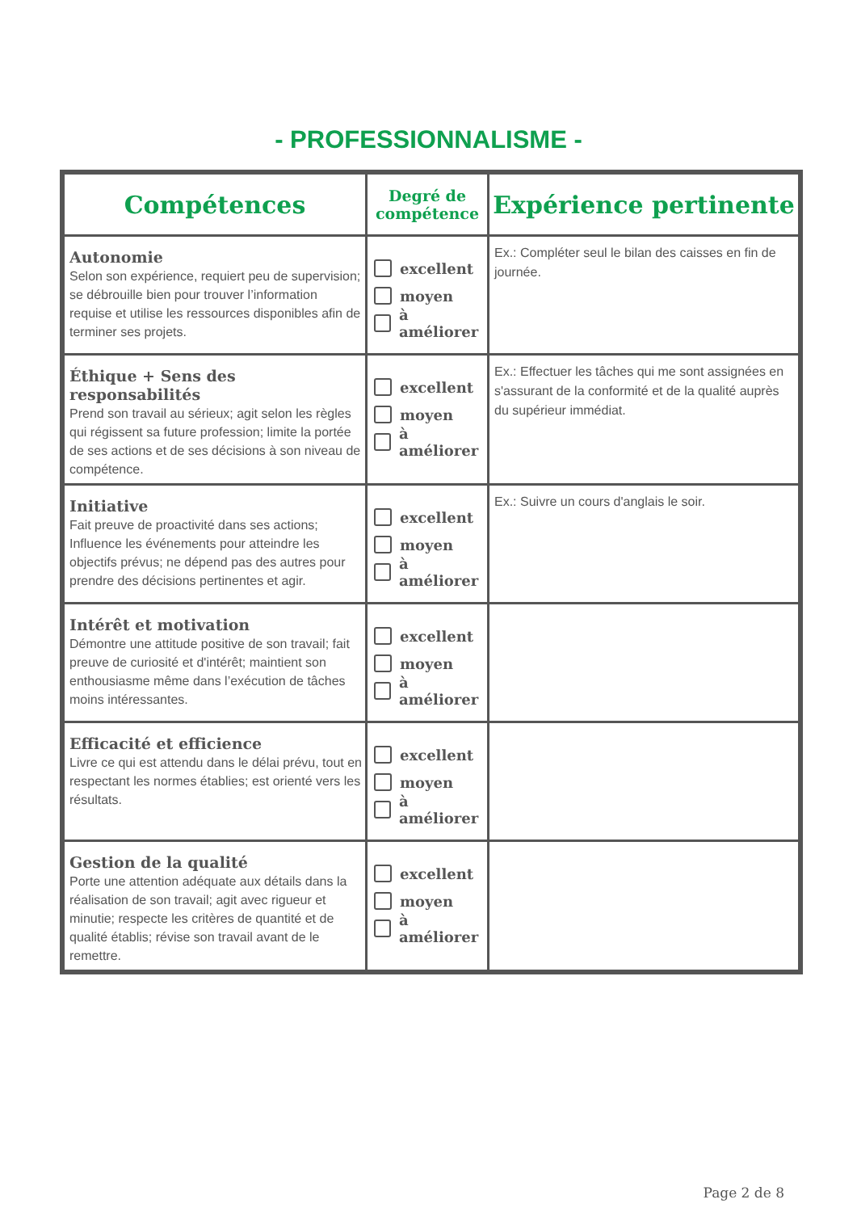- PROFESSIONNALISME -
| Compétences | Degré de compétence | Expérience pertinente |
| --- | --- | --- |
| Autonomie Selon son expérience, requiert peu de supervision; se débrouille bien pour trouver l’information requise et utilise les ressources disponibles afin de terminer ses projets. | excellent moyen à améliorer | Ex.: Compléter seul le bilan des caisses en fin de journée. |
| Éthique + Sens des responsabilités Prend son travail au sérieux; agit selon les règles qui régissent sa future profession; limite la portée de ses actions et de ses décisions à son niveau de compétence. | excellent moyen à améliorer | Ex.: Effectuer les tâches qui me sont assignées en s'assurant de la conformité et de la qualité auprès du supérieur immédiat. |
| Initiative Fait preuve de proactivité dans ses actions; Influence les événements pour atteindre les objectifs prévus; ne dépend pas des autres pour prendre des décisions pertinentes et agir. | excellent moyen à améliorer | Ex.: Suivre un cours d'anglais le soir. |
| Intérêt et motivation Démontre une attitude positive de son travail; fait preuve de curiosité et d'intérêt; maintient son enthousiasme même dans l’exécution de tâches moins intéressantes. | excellent moyen à améliorer | |
| Efficacité et efficience Livre ce qui est attendu dans le délai prévu, tout en respectant les normes établies; est orienté vers les résultats. | excellent moyen à améliorer | |
| Gestion de la qualité Porte une attention adéquate aux détails dans la réalisation de son travail; agit avec rigueur et minutie; respecte les critères de quantité et de qualité établis; révise son travail avant de le remettre. | excellent moyen à améliorer | |
Page 2 de 8